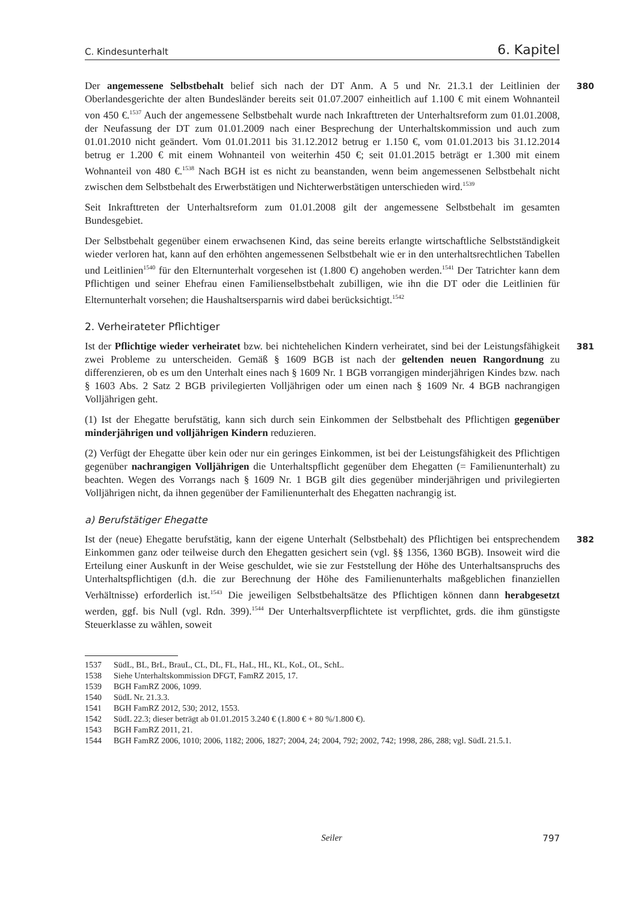C. Kindesunterhalt 6. Kapitel
380 Der angemessene Selbstbehalt belief sich nach der DT Anm. A 5 und Nr. 21.3.1 der Leitlinien der Oberlandesgerichte der alten Bundesländer bereits seit 01.07.2007 einheitlich auf 1.100 € mit einem Wohnanteil von 450 €.<sup>1537</sup> Auch der angemessene Selbstbehalt wurde nach Inkrafttreten der Unterhaltsreform zum 01.01.2008, der Neufassung der DT zum 01.01.2009 nach einer Besprechung der Unterhaltskommission und auch zum 01.01.2010 nicht geändert. Vom 01.01.2011 bis 31.12.2012 betrug er 1.150 €, vom 01.01.2013 bis 31.12.2014 betrug er 1.200 € mit einem Wohnanteil von weiterhin 450 €; seit 01.01.2015 beträgt er 1.300 mit einem Wohnanteil von 480 €.<sup>1538</sup> Nach BGH ist es nicht zu beanstanden, wenn beim angemessenen Selbstbehalt nicht zwischen dem Selbstbehalt des Erwerbstätigen und Nichterwerbstätigen unterschieden wird.<sup>1539</sup>
Seit Inkrafttreten der Unterhaltsreform zum 01.01.2008 gilt der angemessene Selbstbehalt im gesamten Bundesgebiet.
Der Selbstbehalt gegenüber einem erwachsenen Kind, das seine bereits erlangte wirtschaftliche Selbstständigkeit wieder verloren hat, kann auf den erhöhten angemessenen Selbstbehalt wie er in den unterhaltsrechtlichen Tabellen und Leitlinien<sup>1540</sup> für den Elternunterhalt vorgesehen ist (1.800 €) angehoben werden.<sup>1541</sup> Der Tatrichter kann dem Pflichtigen und seiner Ehefrau einen Familienselbstbehalt zubilligen, wie ihn die DT oder die Leitlinien für Elternunterhalt vorsehen; die Haushaltsersparnis wird dabei berücksichtigt.<sup>1542</sup>
2. Verheirateter Pflichtiger
381 Ist der Pflichtige wieder verheiratet bzw. bei nichtehelichen Kindern verheiratet, sind bei der Leistungsfähigkeit zwei Probleme zu unterscheiden. Gemäß § 1609 BGB ist nach der geltenden neuen Rangordnung zu differenzieren, ob es um den Unterhalt eines nach § 1609 Nr. 1 BGB vorrangigen minderjährigen Kindes bzw. nach § 1603 Abs. 2 Satz 2 BGB privilegierten Volljährigen oder um einen nach § 1609 Nr. 4 BGB nachrangigen Volljährigen geht.
(1) Ist der Ehegatte berufstätig, kann sich durch sein Einkommen der Selbstbehalt des Pflichtigen gegenüber minderjährigen und volljährigen Kindern reduzieren.
(2) Verfügt der Ehegatte über kein oder nur ein geringes Einkommen, ist bei der Leistungsfähigkeit des Pflichtigen gegenüber nachrangigen Volljährigen die Unterhaltspflicht gegenüber dem Ehegatten (= Familienunterhalt) zu beachten. Wegen des Vorrangs nach § 1609 Nr. 1 BGB gilt dies gegenüber minderjährigen und privilegierten Volljährigen nicht, da ihnen gegenüber der Familienunterhalt des Ehegatten nachrangig ist.
a) Berufstätiger Ehegatte
382 Ist der (neue) Ehegatte berufstätig, kann der eigene Unterhalt (Selbstbehalt) des Pflichtigen bei entsprechendem Einkommen ganz oder teilweise durch den Ehegatten gesichert sein (vgl. §§ 1356, 1360 BGB). Insoweit wird die Erteilung einer Auskunft in der Weise geschuldet, wie sie zur Feststellung der Höhe des Unterhaltsanspruchs des Unterhaltspflichtigen (d.h. die zur Berechnung der Höhe des Familienunterhalts maßgeblichen finanziellen Verhältnisse) erforderlich ist.<sup>1543</sup> Die jeweiligen Selbstbehaltsätze des Pflichtigen können dann herabgesetzt werden, ggf. bis Null (vgl. Rdn. 399).<sup>1544</sup> Der Unterhaltsverpflichtete ist verpflichtet, grds. die ihm günstigste Steuerklasse zu wählen, soweit
1537 SüdL, BL, BrL, BrauL, CL, DL, FL, HaL, HL, KL, KoL, OL, SchL.
1538 Siehe Unterhaltskommission DFGT, FamRZ 2015, 17.
1539 BGH FamRZ 2006, 1099.
1540 SüdL Nr. 21.3.3.
1541 BGH FamRZ 2012, 530; 2012, 1553.
1542 SüdL 22.3; dieser beträgt ab 01.01.2015 3.240 € (1.800 € + 80 %/1.800 €).
1543 BGH FamRZ 2011, 21.
1544 BGH FamRZ 2006, 1010; 2006, 1182; 2006, 1827; 2004, 24; 2004, 792; 2002, 742; 1998, 286, 288; vgl. SüdL 21.5.1.
Seiler 797